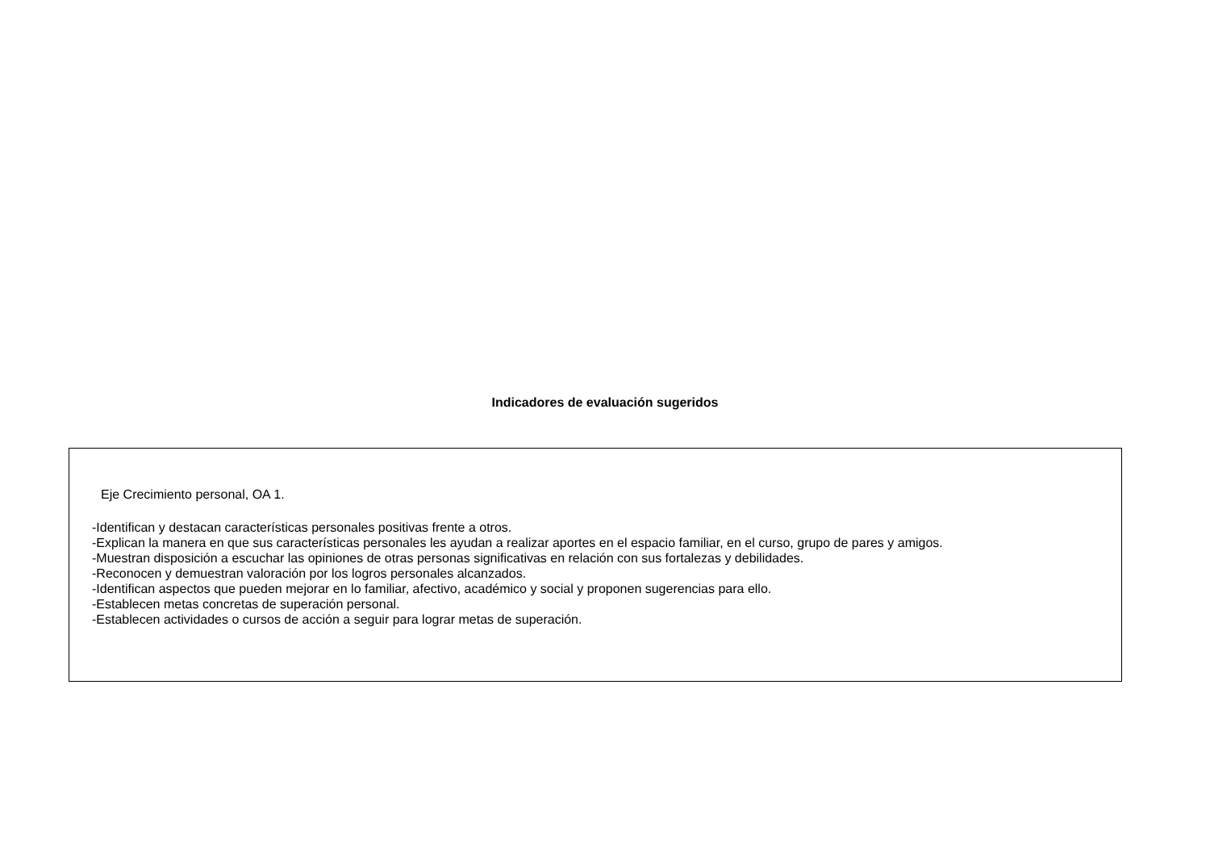Indicadores de evaluación sugeridos
Eje Crecimiento personal, OA 1.
-Identifican y destacan características personales positivas frente a otros.
-Explican la manera en que sus características personales les ayudan a realizar aportes en el espacio familiar, en el curso, grupo de pares y amigos.
-Muestran disposición a escuchar las opiniones de otras personas significativas en relación con sus fortalezas y debilidades.
-Reconocen y demuestran valoración por los logros personales alcanzados.
-Identifican aspectos que pueden mejorar en lo familiar, afectivo, académico y social y proponen sugerencias para ello.
-Establecen metas concretas de superación personal.
-Establecen actividades o cursos de acción a seguir para lograr metas de superación.